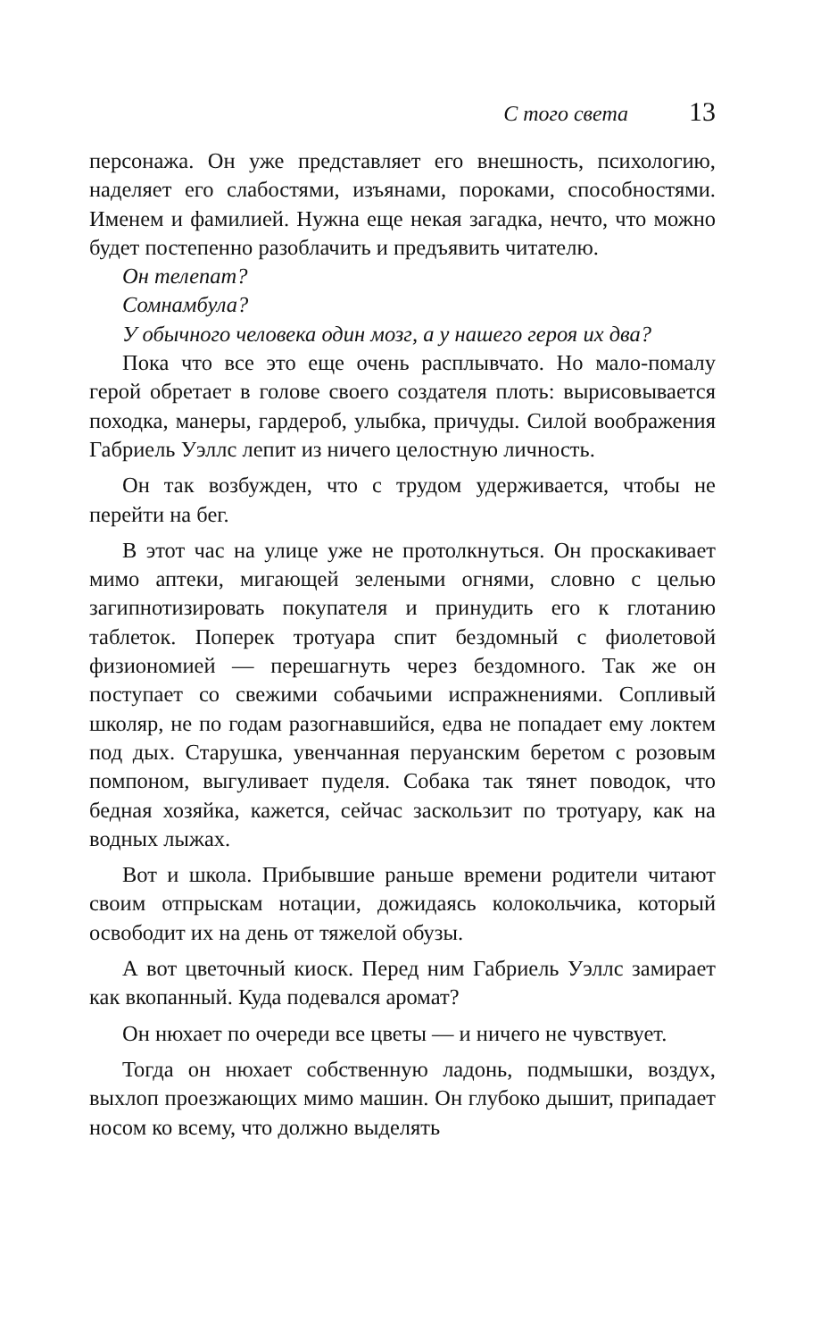С того света 13
персонажа. Он уже представляет его внешность, психологию, наделяет его слабостями, изъянами, пороками, способностями. Именем и фамилией. Нужна еще некая загадка, нечто, что можно будет постепенно разоблачить и предъявить читателю.
Он телепат?
Сомнамбула?
У обычного человека один мозг, а у нашего героя их два?
Пока что все это еще очень расплывчато. Но мало-помалу герой обретает в голове своего создателя плоть: вырисовывается походка, манеры, гардероб, улыбка, причуды. Силой воображения Габриель Уэллс лепит из ничего целостную личность.
Он так возбужден, что с трудом удерживается, чтобы не перейти на бег.
В этот час на улице уже не протолкнуться. Он проскакивает мимо аптеки, мигающей зелеными огнями, словно с целью загипнотизировать покупателя и принудить его к глотанию таблеток. Поперек тротуара спит бездомный с фиолетовой физиономией — перешагнуть через бездомного. Так же он поступает со свежими собачьими испражнениями. Сопливый школяр, не по годам разогнавшийся, едва не попадает ему локтем под дых. Старушка, увенчанная перуанским беретом с розовым помпоном, выгуливает пуделя. Собака так тянет поводок, что бедная хозяйка, кажется, сейчас заскользит по тротуару, как на водных лыжах.
Вот и школа. Прибывшие раньше времени родители читают своим отпрыскам нотации, дожидаясь колокольчика, который освободит их на день от тяжелой обузы.
А вот цветочный киоск. Перед ним Габриель Уэллс замирает как вкопанный. Куда подевался аромат?
Он нюхает по очереди все цветы — и ничего не чувствует.
Тогда он нюхает собственную ладонь, подмышки, воздух, выхлоп проезжающих мимо машин. Он глубоко дышит, припадает носом ко всему, что должно выделять